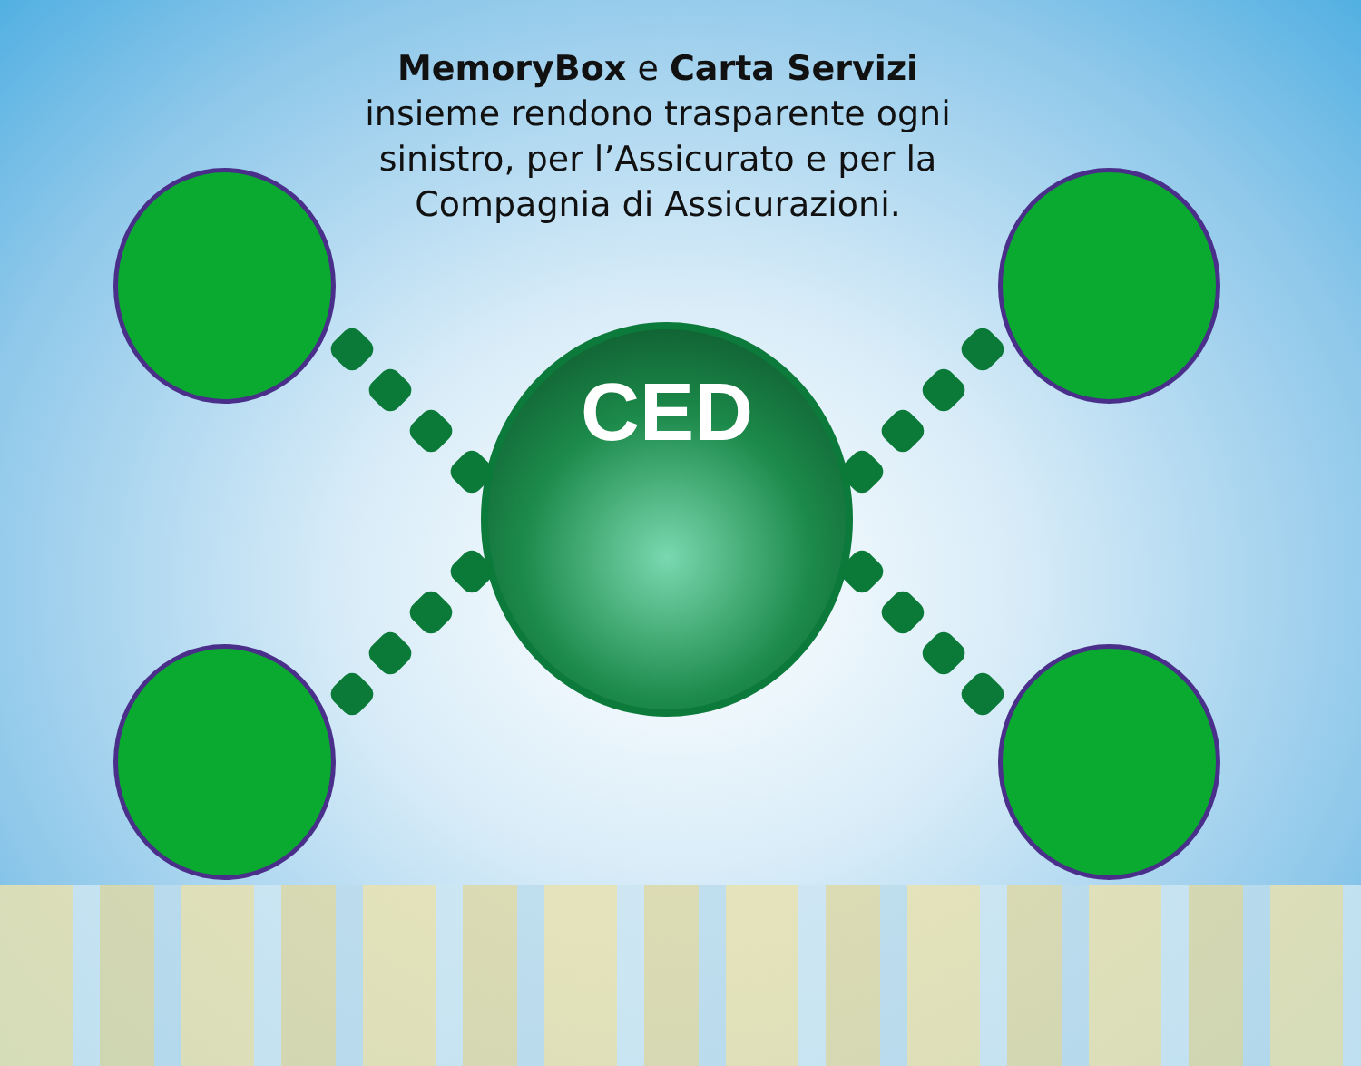MemoryBox e Carta Servizi insieme rendono trasparente ogni sinistro, per l’Assicurato e per la Compagnia di Assicurazioni.
CED